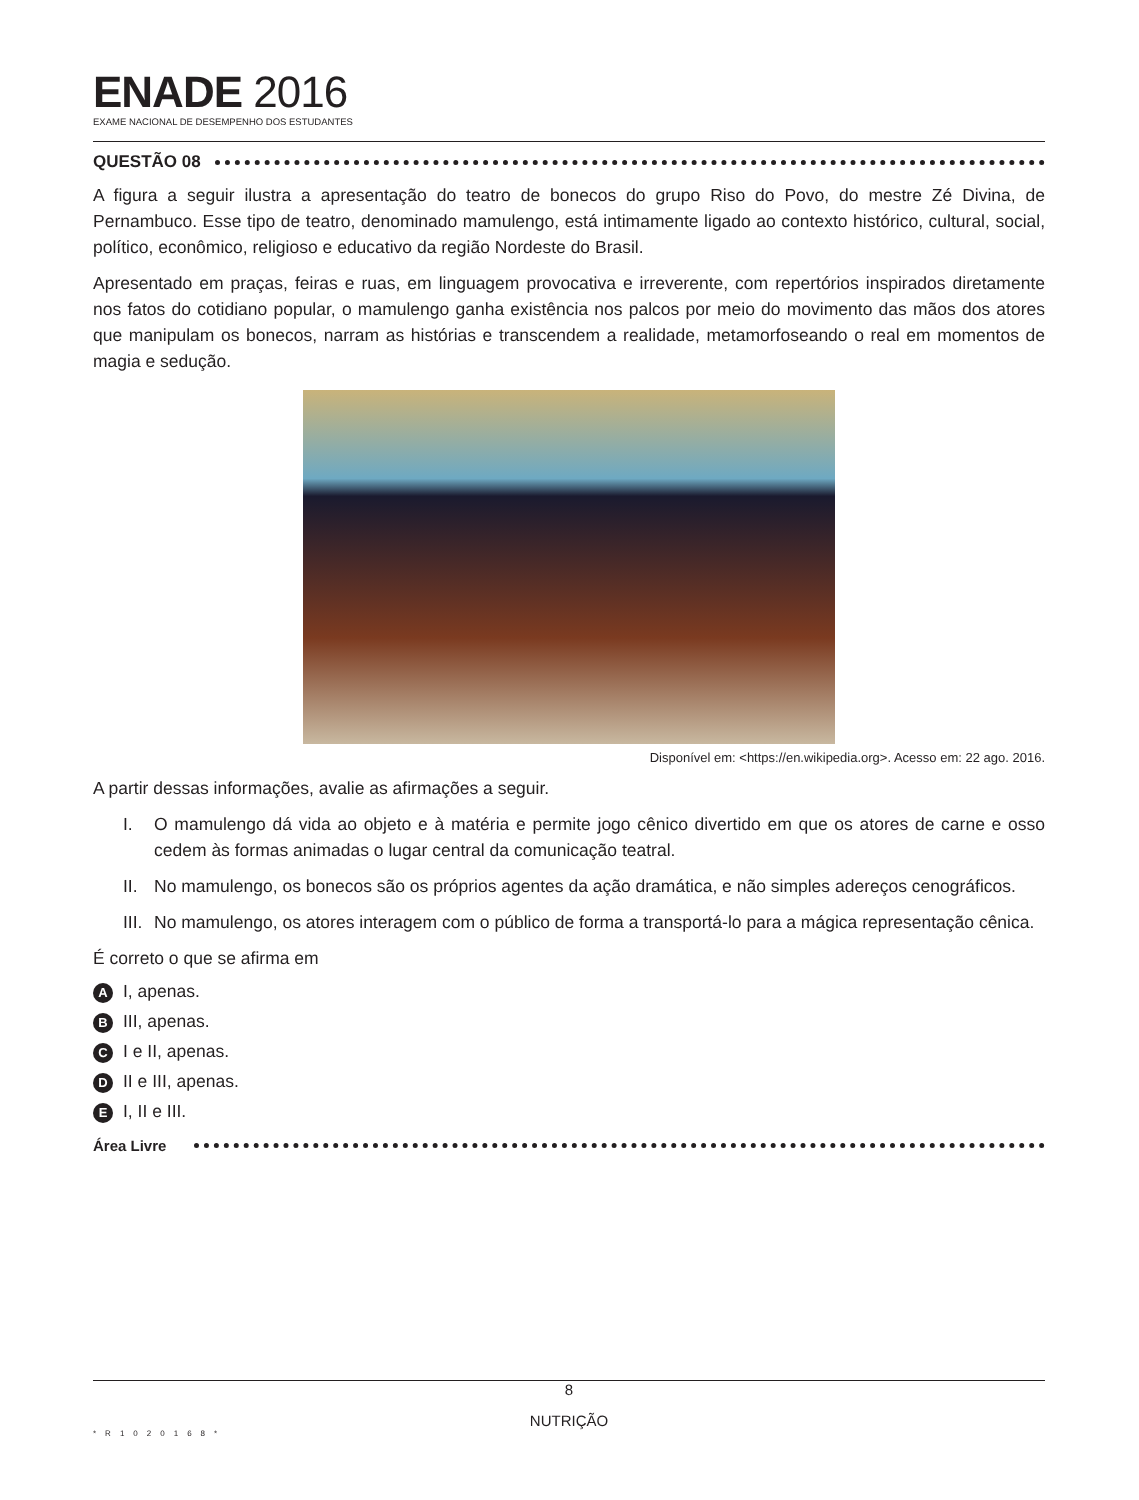ENADE 2016
EXAME NACIONAL DE DESEMPENHO DOS ESTUDANTES
QUESTÃO 08
A figura a seguir ilustra a apresentação do teatro de bonecos do grupo Riso do Povo, do mestre Zé Divina, de Pernambuco. Esse tipo de teatro, denominado mamulengo, está intimamente ligado ao contexto histórico, cultural, social, político, econômico, religioso e educativo da região Nordeste do Brasil.
Apresentado em praças, feiras e ruas, em linguagem provocativa e irreverente, com repertórios inspirados diretamente nos fatos do cotidiano popular, o mamulengo ganha existência nos palcos por meio do movimento das mãos dos atores que manipulam os bonecos, narram as histórias e transcendem a realidade, metamorfoseando o real em momentos de magia e sedução.
Disponível em: <https://en.wikipedia.org>. Acesso em: 22 ago. 2016.
A partir dessas informações, avalie as afirmações a seguir.
I. O mamulengo dá vida ao objeto e à matéria e permite jogo cênico divertido em que os atores de carne e osso cedem às formas animadas o lugar central da comunicação teatral.
II.
No mamulengo, os bonecos são os próprios agentes da ação dramática, e não simples adereços cenográficos.
III.
No mamulengo, os atores interagem com o público de forma a transportá-lo para a mágica representação cênica.
É correto o que se afirma em
A I, apenas.
B III, apenas.
C I e II, apenas.
D II e III, apenas.
E I, II e III.
Área Livre
8
NUTRIÇÃO
*R1020168*